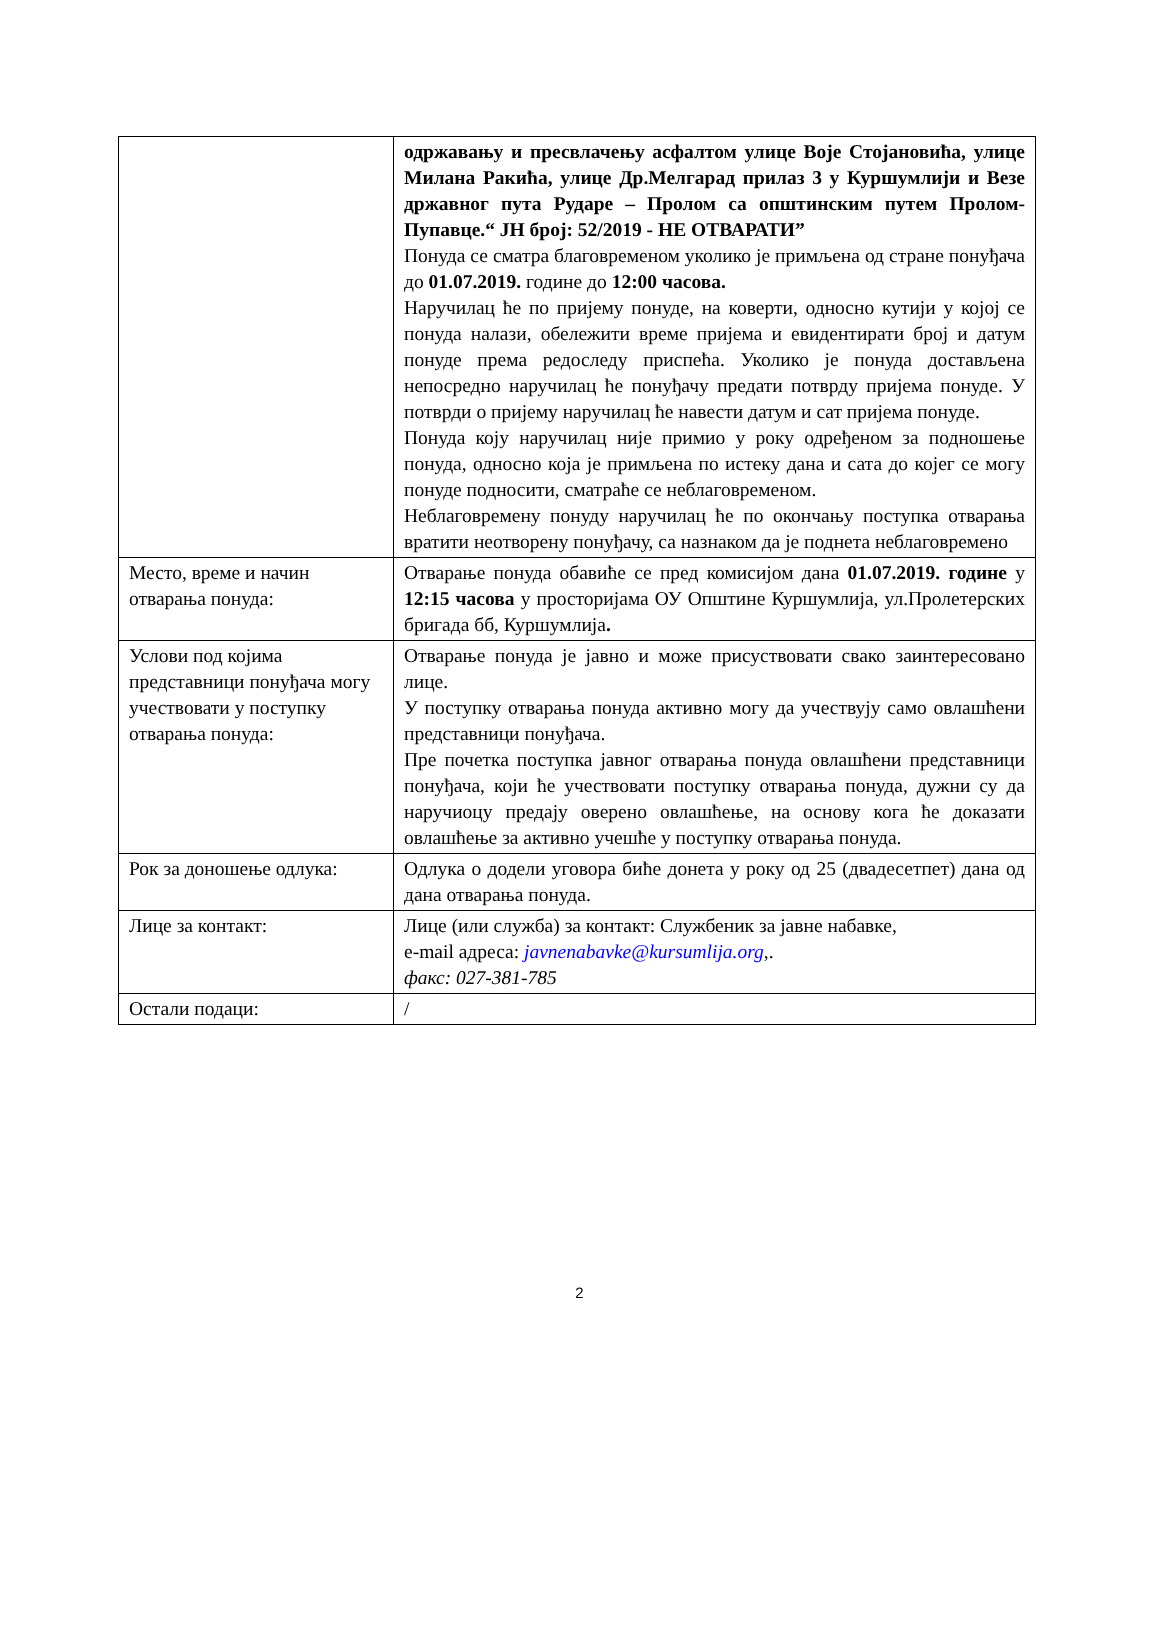| | одржавању и пресвлачењу асфалтом улице Воје Стојановића, улице Милана Ракића, улице Др.Мелгарад прилаз 3 у Куршумлији и Везе државног пута Рударе – Пролом са општинским путем Пролом-Пупавце.“ ЈН број: 52/2019 - НЕ ОТВАРАТИ” Понуда се сматра благовременом уколико је примљена од стране понуђача до 01.07.2019. године до 12:00 часова. Наручилац ће по пријему понуде, на коверти, односно кутији у којој се понуда налази, обележити време пријема и евидентирати број и датум понуде према редоследу приспећа. Уколико је понуда достављена непосредно наручилац ће понуђачу предати потврду пријема понуде. У потврди о пријему наручилац ће навести датум и сат пријема понуде. Понуда коју наручилац није примио у року одређеном за подношење понуда, односно која је примљена по истеку дана и сата до којег се могу понуде подносити, сматраће се неблаговременом. Неблаговремену понуду наручилац ће по окончању поступка отварања вратити неотворену понуђачу, са назнаком да је поднета неблаговремено |
| Место, време и начин отварања понуда: | Отварање понуда обавиће се пред комисијом дана 01.07.2019. године у 12:15 часова у просторијама ОУ Општине Куршумлија, ул.Пролетерских бригада бб, Куршумлија . |
| Услови под којима представници понуђача могу учествовати у поступку отварања понуда: | Отварање понуда је јавно и може присуствовати свако заинтересовано лице. У поступку отварања понуда активно могу да учествују само овлашћени представници понуђача. Пре почетка поступка јавног отварања понуда овлашћени представници понуђача, који ће учествовати поступку отварања понуда, дужни су да наручиоцу предају оверено овлашћење, на основу кога ће доказати овлашћење за активно учешће у поступку отварања понуда. |
| Рок за доношење одлука: | Одлука о додели уговора биће донета у року од 25 (двадесетпет) дана од дана отварања понуда. |
| Лице за контакт: | Лице (или служба) за контакт: Службеник за јавне набавке, e-mail адреса: javnenabavke@kursumlija.org ,. факс: 027-381-785 |
| Остали подаци: | / |
2